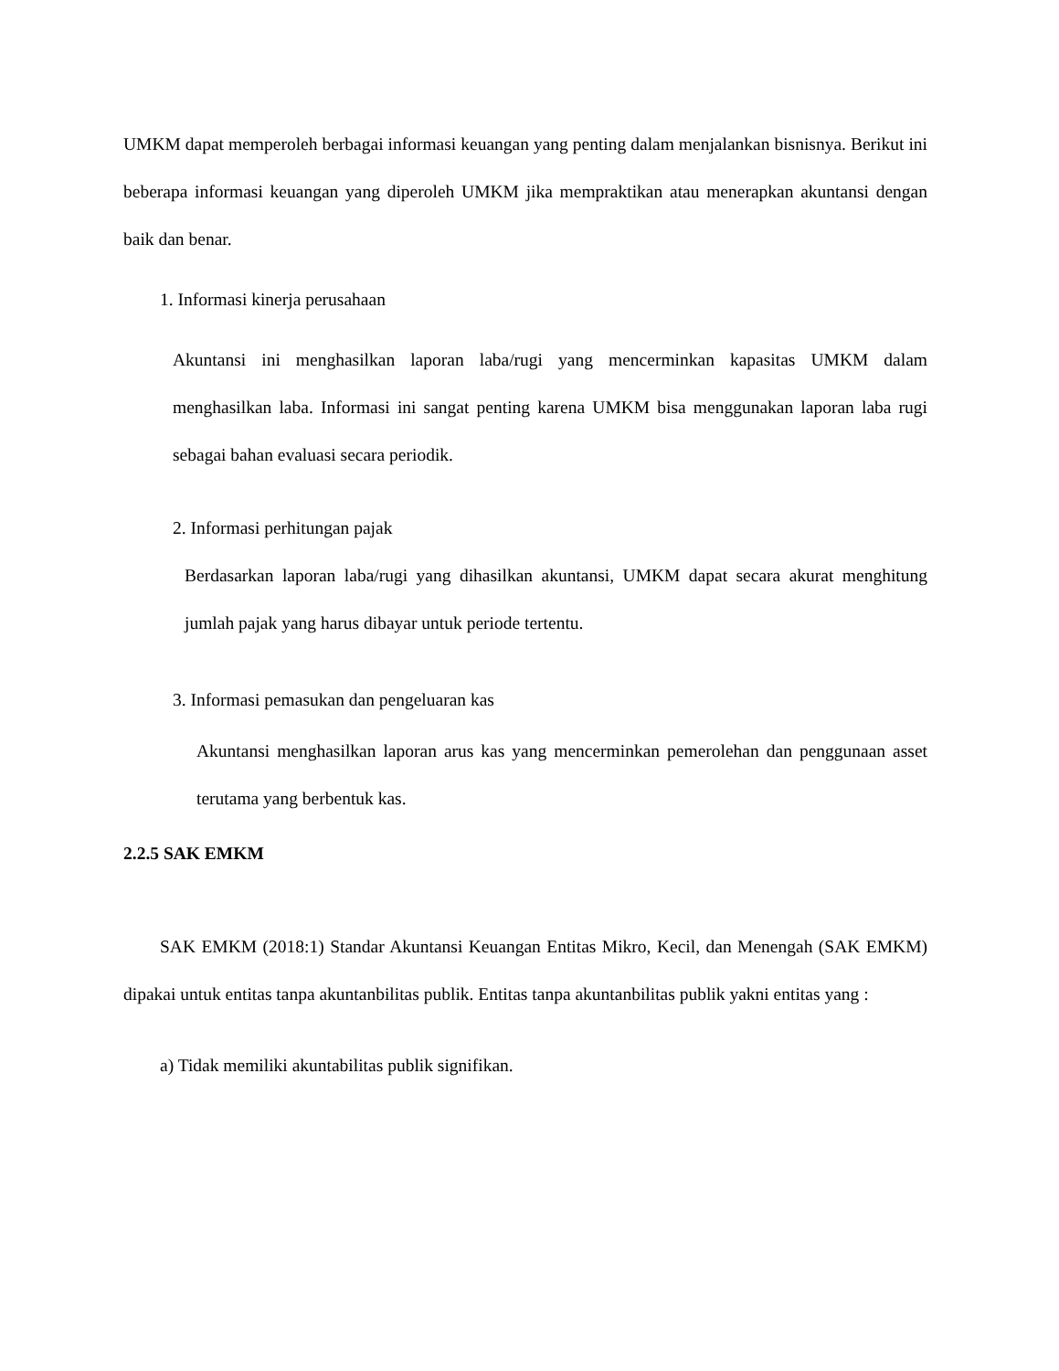UMKM dapat memperoleh berbagai informasi keuangan yang penting dalam menjalankan bisnisnya. Berikut ini beberapa informasi keuangan yang diperoleh UMKM jika mempraktikan atau menerapkan akuntansi dengan baik dan benar.
1. Informasi kinerja perusahaan
Akuntansi ini menghasilkan laporan laba/rugi yang mencerminkan kapasitas UMKM dalam menghasilkan laba. Informasi ini sangat penting karena UMKM bisa menggunakan laporan laba rugi sebagai bahan evaluasi secara periodik.
2. Informasi perhitungan pajak
Berdasarkan laporan laba/rugi yang dihasilkan akuntansi, UMKM dapat secara akurat menghitung jumlah pajak yang harus dibayar untuk periode tertentu.
3. Informasi pemasukan dan pengeluaran kas
Akuntansi menghasilkan laporan arus kas yang mencerminkan pemerolehan dan penggunaan asset terutama yang berbentuk kas.
2.2.5 SAK EMKM
SAK EMKM (2018:1) Standar Akuntansi Keuangan Entitas Mikro, Kecil, dan Menengah (SAK EMKM) dipakai untuk entitas tanpa akuntanbilitas publik. Entitas tanpa akuntanbilitas publik yakni entitas yang :
a) Tidak memiliki akuntabilitas publik signifikan.